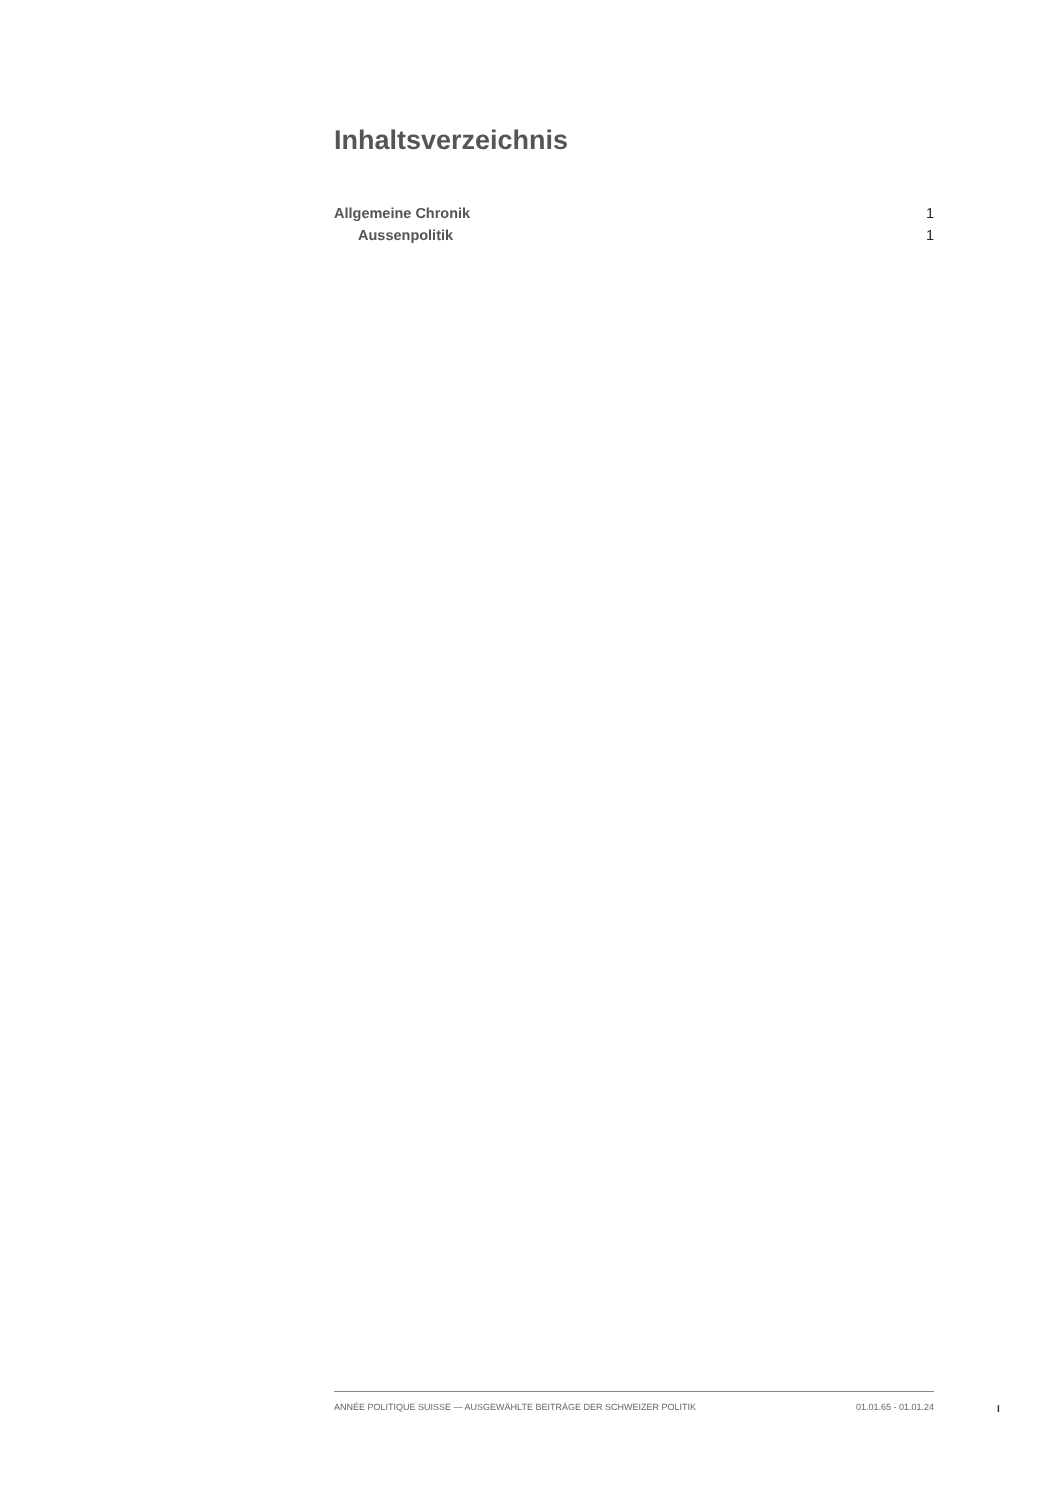Inhaltsverzeichnis
Allgemeine Chronik 1
Aussenpolitik 1
ANNÉE POLITIQUE SUISSE — AUSGEWÄHLTE BEITRÄGE DER SCHWEIZER POLITIK 01.01.65 - 01.01.24
I